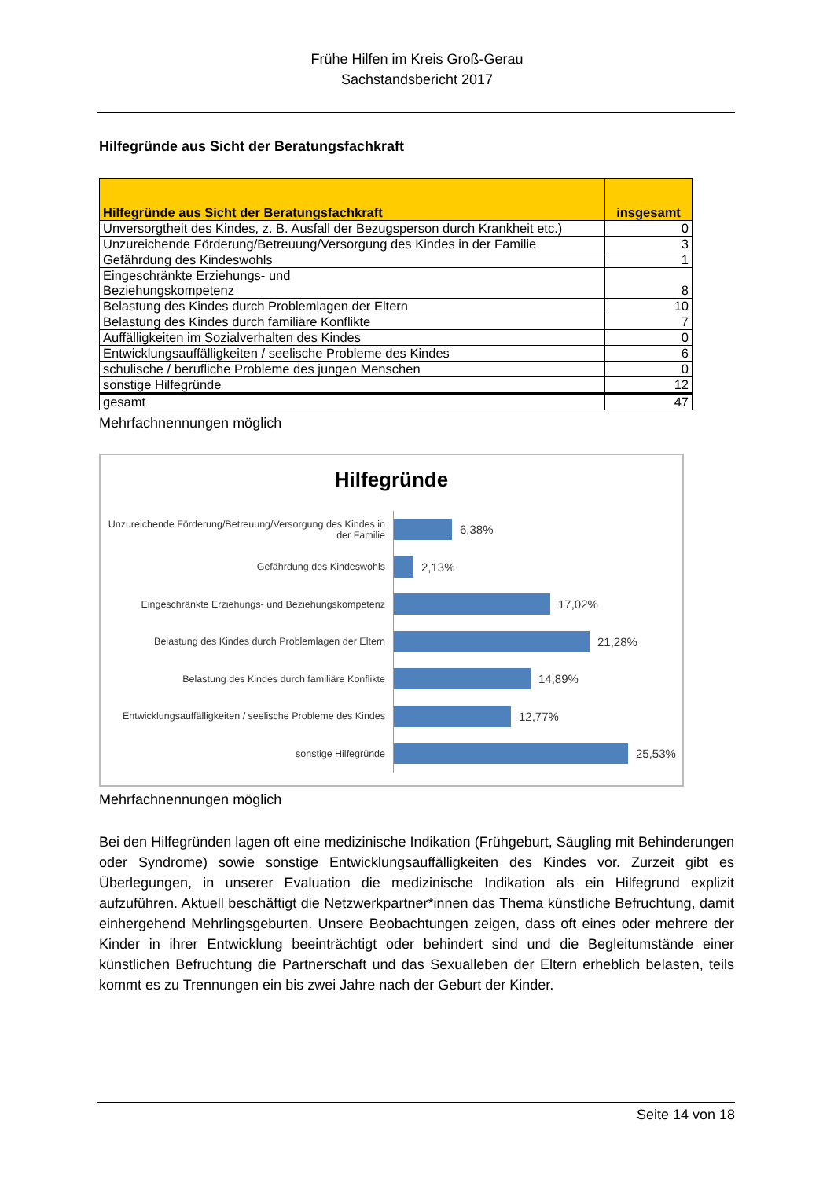Frühe Hilfen im Kreis Groß-Gerau
Sachstandsbericht 2017
Hilfegründe aus Sicht der Beratungsfachkraft
| Hilfegründe aus Sicht der Beratungsfachkraft | insgesamt |
| --- | --- |
| Unversorgtheit des Kindes, z. B. Ausfall der Bezugsperson durch Krankheit etc.) | 0 |
| Unzureichende Förderung/Betreuung/Versorgung des Kindes in der Familie | 3 |
| Gefährdung des Kindeswohls | 1 |
| Eingeschränkte Erziehungs- und Beziehungskompetenz | 8 |
| Belastung des Kindes durch Problemlagen der Eltern | 10 |
| Belastung des Kindes durch familiäre Konflikte | 7 |
| Auffälligkeiten im Sozialverhalten des Kindes | 0 |
| Entwicklungsauffälligkeiten / seelische Probleme des Kindes | 6 |
| schulische / berufliche Probleme des jungen Menschen | 0 |
| sonstige Hilfegründe | 12 |
| gesamt | 47 |
Mehrfachnennungen möglich
Hilfegründe
Unzureichende Förderung/Betreuung/Versorgung des Kindes in der Familie
6,38%
Gefährdung des Kindeswohls
2,13%
Eingeschränkte Erziehungs- und Beziehungskompetenz
17,02%
Belastung des Kindes durch Problemlagen der Eltern
21,28%
Belastung des Kindes durch familiäre Konflikte
14,89%
Entwicklungsauffälligkeiten / seelische Probleme des Kindes
12,77%
sonstige Hilfegründe
25,53%
Mehrfachnennungen möglich
Bei den Hilfegründen lagen oft eine medizinische Indikation (Frühgeburt, Säugling mit Behinderungen oder Syndrome) sowie sonstige Entwicklungsauffälligkeiten des Kindes vor. Zurzeit gibt es Überlegungen, in unserer Evaluation die medizinische Indikation als ein Hilfegrund explizit aufzuführen. Aktuell beschäftigt die Netzwerkpartner*innen das Thema künstliche Befruchtung, damit einhergehend Mehrlingsgeburten. Unsere Beobachtungen zeigen, dass oft eines oder mehrere der Kinder in ihrer Entwicklung beeinträchtigt oder behindert sind und die Begleitumstände einer künstlichen Befruchtung die Partnerschaft und das Sexualleben der Eltern erheblich belasten, teils kommt es zu Trennungen ein bis zwei Jahre nach der Geburt der Kinder.
Seite 14 von 18